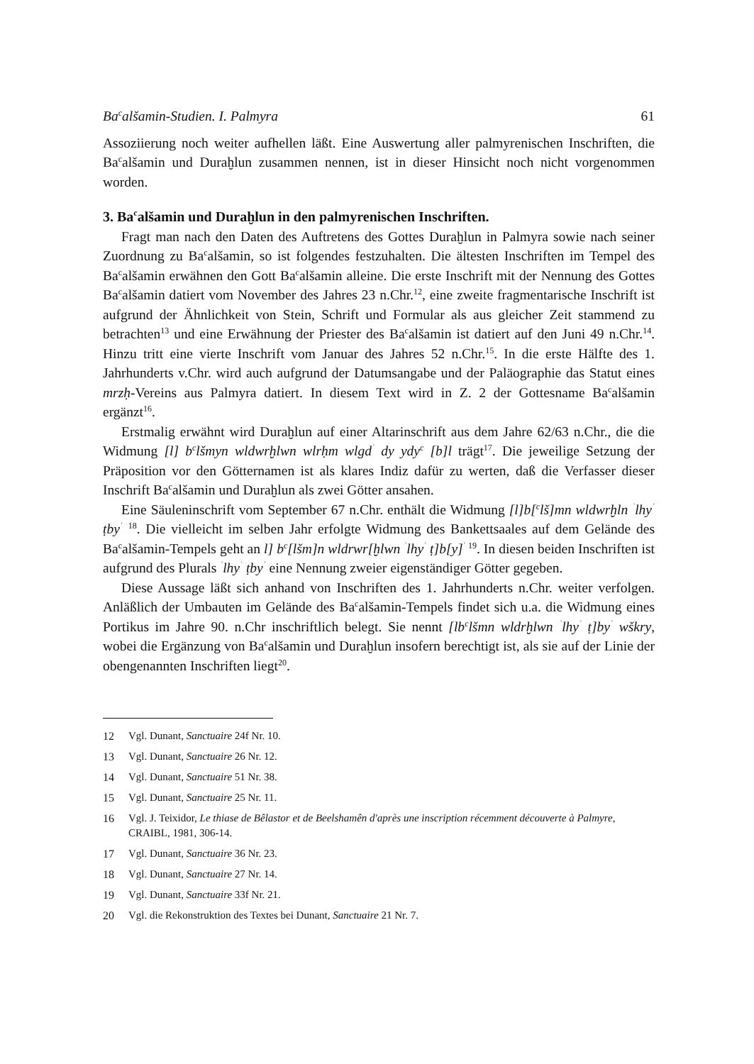Ba<sup>c</sup>alšamin-Studien. I. Palmyra 61
Assoziierung noch weiter aufhellen läßt. Eine Auswertung aller palmyrenischen Inschriften, die Ba<sup>c</sup>alšamin und Duraḫlun zusammen nennen, ist in dieser Hinsicht noch nicht vorgenommen worden.
3. Ba<sup>c</sup>alšamin und Duraḫlun in den palmyrenischen Inschriften.
Fragt man nach den Daten des Auftretens des Gottes Duraḫlun in Palmyra sowie nach seiner Zuordnung zu Ba<sup>c</sup>alšamin, so ist folgendes festzuhalten. Die ältesten Inschriften im Tempel des Ba<sup>c</sup>alšamin erwähnen den Gott Ba<sup>c</sup>alšamin alleine. Die erste Inschrift mit der Nennung des Gottes Ba<sup>c</sup>alšamin datiert vom November des Jahres 23 n.Chr.<sup>12</sup>, eine zweite fragmentarische Inschrift ist aufgrund der Ähnlichkeit von Stein, Schrift und Formular als aus gleicher Zeit stammend zu betrachten<sup>13</sup> und eine Erwähnung der Priester des Ba<sup>c</sup>alšamin ist datiert auf den Juni 49 n.Chr.<sup>14</sup>. Hinzu tritt eine vierte Inschrift vom Januar des Jahres 52 n.Chr.<sup>15</sup>. In die erste Hälfte des 1. Jahrhunderts v.Chr. wird auch aufgrund der Datumsangabe und der Paläographie das Statut eines mrzḥ-Vereins aus Palmyra datiert. In diesem Text wird in Z. 2 der Gottesname Ba<sup>c</sup>alšamin ergänzt<sup>16</sup>.
Erstmalig erwähnt wird Duraḫlun auf einer Altarinschrift aus dem Jahre 62/63 n.Chr., die die Widmung [l] b<sup>c</sup>lšmyn wldwrḫlwn wlrḥm wlgd<sup>ʾ</sup> dy ydy<sup>c</sup> [b]l trägt<sup>17</sup>. Die jeweilige Setzung der Präposition vor den Götternamen ist als klares Indiz dafür zu werten, daß die Verfasser dieser Inschrift Ba<sup>c</sup>alšamin und Duraḫlun als zwei Götter ansahen.
Eine Säuleninschrift vom September 67 n.Chr. enthält die Widmung [l]b[<sup>c</sup>lš]mn wldwrḫln <sup>ʾ</sup>lhy<sup>ʾ</sup> ṭby<sup>ʾ</sup> <sup>18</sup>. Die vielleicht im selben Jahr erfolgte Widmung des Bankettsaales auf dem Gelände des Ba<sup>c</sup>alšamin-Tempels geht an l] b<sup>c</sup>[lšm]n wldrwr[ḫlwn <sup>ʾ</sup>lhy<sup>ʾ</sup> ṭ]b[y]<sup>ʾ 19</sup>. In diesen beiden Inschriften ist aufgrund des Plurals <sup>ʾ</sup>lhy<sup>ʾ</sup> ṭby<sup>ʾ</sup> eine Nennung zweier eigenständiger Götter gegeben.
Diese Aussage läßt sich anhand von Inschriften des 1. Jahrhunderts n.Chr. weiter verfolgen. Anläßlich der Umbauten im Gelände des Ba<sup>c</sup>alšamin-Tempels findet sich u.a. die Widmung eines Portikus im Jahre 90. n.Chr inschriftlich belegt. Sie nennt [lb<sup>c</sup>lšmn wldrḫlwn <sup>ʾ</sup>lhy<sup>ʾ</sup> ṭ]by<sup>ʾ</sup> wškry, wobei die Ergänzung von Ba<sup>c</sup>alšamin und Duraḫlun insofern berechtigt ist, als sie auf der Linie der obengenannten Inschriften liegt<sup>20</sup>.
12 Vgl. Dunant, Sanctuaire 24f Nr. 10.
13 Vgl. Dunant, Sanctuaire 26 Nr. 12.
14 Vgl. Dunant, Sanctuaire 51 Nr. 38.
15 Vgl. Dunant, Sanctuaire 25 Nr. 11.
16 Vgl. J. Teixidor, Le thiase de Bêlastor et de Beelshamên d'après une inscription récemment découverte à Palmyre, CRAIBL, 1981, 306-14.
17 Vgl. Dunant, Sanctuaire 36 Nr. 23.
18 Vgl. Dunant, Sanctuaire 27 Nr. 14.
19 Vgl. Dunant, Sanctuaire 33f Nr. 21.
20 Vgl. die Rekonstruktion des Textes bei Dunant, Sanctuaire 21 Nr. 7.